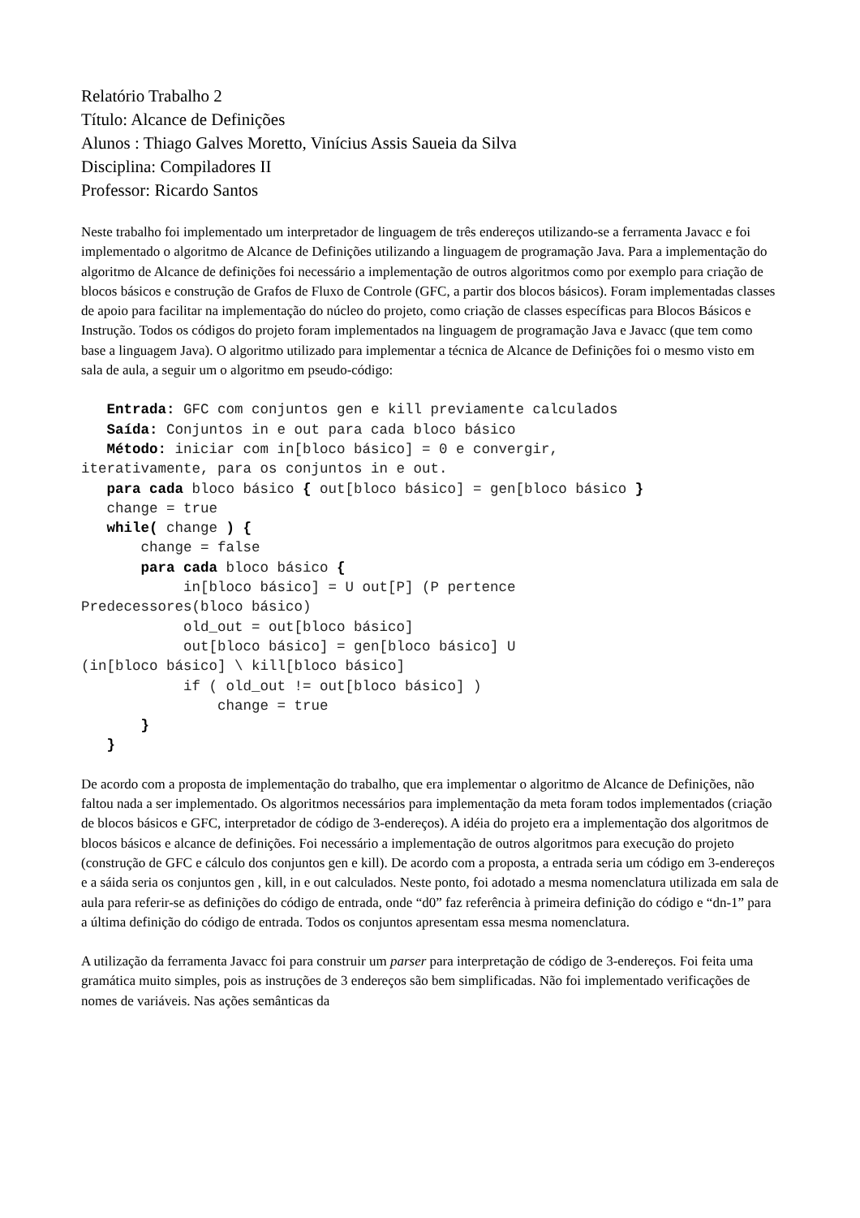Relatório Trabalho 2
Título: Alcance de Definições
Alunos : Thiago Galves Moretto, Vinícius Assis Saueia da Silva
Disciplina: Compiladores II
Professor: Ricardo Santos
Neste trabalho foi implementado um interpretador de linguagem de três endereços utilizando-se a ferramenta Javacc e foi implementado o algoritmo de Alcance de Definições utilizando a linguagem de programação Java. Para a implementação do algoritmo de Alcance de definições foi necessário a implementação de outros algoritmos como por exemplo para criação de blocos básicos e construção de Grafos de Fluxo de Controle (GFC, a partir dos blocos básicos). Foram implementadas classes de apoio para facilitar na implementação do núcleo do projeto, como criação de classes específicas para Blocos Básicos e Instrução. Todos os códigos do projeto foram implementados na linguagem de programação Java e Javacc (que tem como base a linguagem Java). O algoritmo utilizado para implementar a técnica de Alcance de Definições foi o mesmo visto em sala de aula, a seguir um o algoritmo em pseudo-código:
   Entrada: GFC com conjuntos gen e kill previamente calculados
   Saída: Conjuntos in e out para cada bloco básico
   Método: iniciar com in[bloco básico] = 0 e convergir,
iterativamente, para os conjuntos in e out.
   para cada bloco básico { out[bloco básico] = gen[bloco básico }
   change = true
   while( change ) {
       change = false
       para cada bloco básico {
            in[bloco básico] = U out[P] (P pertence
Predecessores(bloco básico)
            old_out = out[bloco básico]
            out[bloco básico] = gen[bloco básico] U
(in[bloco básico] \ kill[bloco básico]
            if ( old_out != out[bloco básico] )
                change = true
       }
   }
De acordo com a proposta de implementação do trabalho, que era implementar o algoritmo de Alcance de Definições, não faltou nada a ser implementado. Os algoritmos necessários para implementação da meta foram todos implementados (criação de blocos básicos e GFC, interpretador de código de 3-endereços). A idéia do projeto era a implementação dos algoritmos de blocos básicos e alcance de definições. Foi necessário a implementação de outros algoritmos para execução do projeto (construção de GFC e cálculo dos conjuntos gen e kill). De acordo com a proposta, a entrada seria um código em 3-endereços e a sáida seria os conjuntos gen , kill, in e out calculados. Neste ponto, foi adotado a mesma nomenclatura utilizada em sala de aula para referir-se as definições do código de entrada, onde “d0” faz referência à primeira definição do código e “dn-1” para a última definição do código de entrada. Todos os conjuntos apresentam essa mesma nomenclatura.
A utilização da ferramenta Javacc foi para construir um parser para interpretação de código de 3-endereços. Foi feita uma gramática muito simples, pois as instruções de 3 endereços são bem simplificadas. Não foi implementado verificações de nomes de variáveis. Nas ações semânticas da